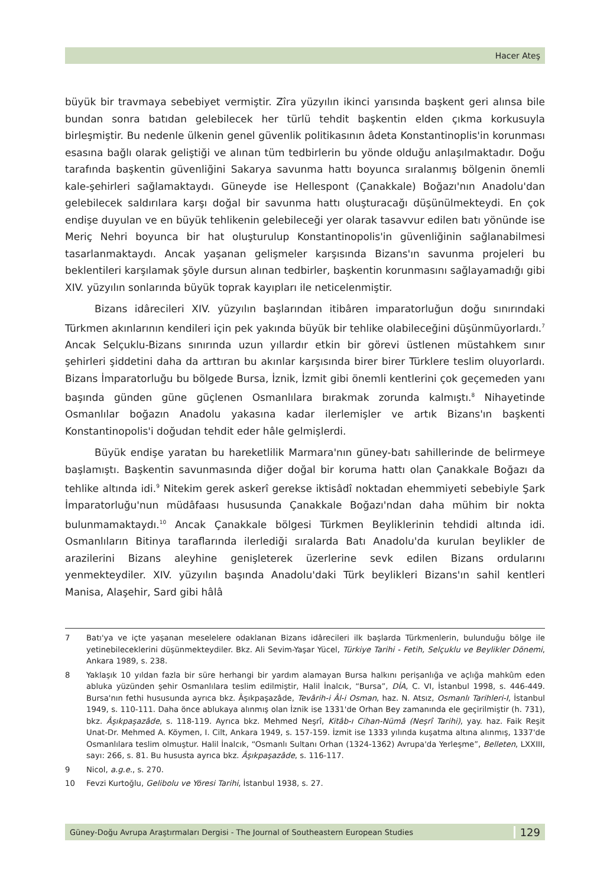Hacer Ateş
büyük bir travmaya sebebiyet vermiştir. Zîra yüzyılın ikinci yarısında başkent geri alınsa bile bundan sonra batıdan gelebilecek her türlü tehdit başkentin elden çıkma korkusuyla birleşmiştir. Bu nedenle ülkenin genel güvenlik politikasının âdeta Konstantinoplis'in korunması esasına bağlı olarak geliştiği ve alınan tüm tedbirlerin bu yönde olduğu anlaşılmaktadır. Doğu tarafında başkentin güvenliğini Sakarya savunma hattı boyunca sıralanmış bölgenin önemli kale-şehirleri sağlamaktaydı. Güneyde ise Hellespont (Çanakkale) Boğazı'nın Anadolu'dan gelebilecek saldırılara karşı doğal bir savunma hattı oluşturacağı düşünülmekteydi. En çok endişe duyulan ve en büyük tehlikenin gelebileceği yer olarak tasavvur edilen batı yönünde ise Meriç Nehri boyunca bir hat oluşturulup Konstantinopolis'in güvenliğinin sağlanabilmesi tasarlanmaktaydı. Ancak yaşanan gelişmeler karşısında Bizans'ın savunma projeleri bu beklentileri karşılamak şöyle dursun alınan tedbirler, başkentin korunmasını sağlayamadığı gibi XIV. yüzyılın sonlarında büyük toprak kayıpları ile neticelenmiştir.
Bizans idârecileri XIV. yüzyılın başlarından itibâren imparatorluğun doğu sınırındaki Türkmen akınlarının kendileri için pek yakında büyük bir tehlike olabileceğini düşünmüyorlardı.<sup>7</sup> Ancak Selçuklu-Bizans sınırında uzun yıllardır etkin bir görevi üstlenen müstahkem sınır şehirleri şiddetini daha da arttıran bu akınlar karşısında birer birer Türklere teslim oluyorlardı. Bizans İmparatorluğu bu bölgede Bursa, İznik, İzmit gibi önemli kentlerini çok geçemeden yanı başında günden güne güçlenen Osmanlılara bırakmak zorunda kalmıştı.<sup>8</sup> Nihayetinde Osmanlılar boğazın Anadolu yakasına kadar ilerlemişler ve artık Bizans'ın başkenti Konstantinopolis'i doğudan tehdit eder hâle gelmişlerdi.
Büyük endişe yaratan bu hareketlilik Marmara'nın güney-batı sahillerinde de belirmeye başlamıştı. Başkentin savunmasında diğer doğal bir koruma hattı olan Çanakkale Boğazı da tehlike altında idi.<sup>9</sup> Nitekim gerek askerî gerekse iktisâdî noktadan ehemmiyeti sebebiyle Şark İmparatorluğu'nun müdâfaası hususunda Çanakkale Boğazı'ndan daha mühim bir nokta bulunmamaktaydı.<sup>10</sup> Ancak Çanakkale bölgesi Türkmen Beyliklerinin tehdidi altında idi. Osmanlıların Bitinya taraflarında ilerlediği sıralarda Batı Anadolu'da kurulan beylikler de arazilerini Bizans aleyhine genişleterek üzerlerine sevk edilen Bizans ordularını yenmekteydiler. XIV. yüzyılın başında Anadolu'daki Türk beylikleri Bizans'ın sahil kentleri Manisa, Alaşehir, Sard gibi hâlâ
7 Batı'ya ve içte yaşanan meselelere odaklanan Bizans idârecileri ilk başlarda Türkmenlerin, bulunduğu bölge ile yetinebileceklerini düşünmekteydiler. Bkz. Ali Sevim-Yaşar Yücel, Türkiye Tarihi - Fetih, Selçuklu ve Beylikler Dönemi, Ankara 1989, s. 238.
8 Yaklaşık 10 yıldan fazla bir süre herhangi bir yardım alamayan Bursa halkını perişanlığa ve açlığa mahkûm eden abluka yüzünden şehir Osmanlılara teslim edilmiştir, Halil İnalcık, “Bursa”, DİA, C. VI, İstanbul 1998, s. 446-449. Bursa'nın fethi hususunda ayrıca bkz. Âşıkpaşazâde, Tevârih-i Âl-i Osman, haz. N. Atsız, Osmanlı Tarihleri-I, İstanbul 1949, s. 110-111. Daha önce ablukaya alınmış olan İznik ise 1331'de Orhan Bey zamanında ele geçirilmiştir (h. 731), bkz. Âşıkpaşazâde, s. 118-119. Ayrıca bkz. Mehmed Neşrî, Kitâb-ı Cihan-Nümâ (Neşrî Tarihi), yay. haz. Faik Reşit Unat-Dr. Mehmed A. Köymen, I. Cilt, Ankara 1949, s. 157-159. İzmit ise 1333 yılında kuşatma altına alınmış, 1337'de Osmanlılara teslim olmuştur. Halil İnalcık, “Osmanlı Sultanı Orhan (1324-1362) Avrupa'da Yerleşme”, Belleten, LXXIII, sayı: 266, s. 81. Bu hususta ayrıca bkz. Âşıkpaşazâde, s. 116-117.
9 Nicol, a.g.e., s. 270.
10 Fevzi Kurtoğlu, Gelibolu ve Yöresi Tarihi, İstanbul 1938, s. 27.
Güney-Doğu Avrupa Araştırmaları Dergisi - The Journal of Southeastern European Studies 129